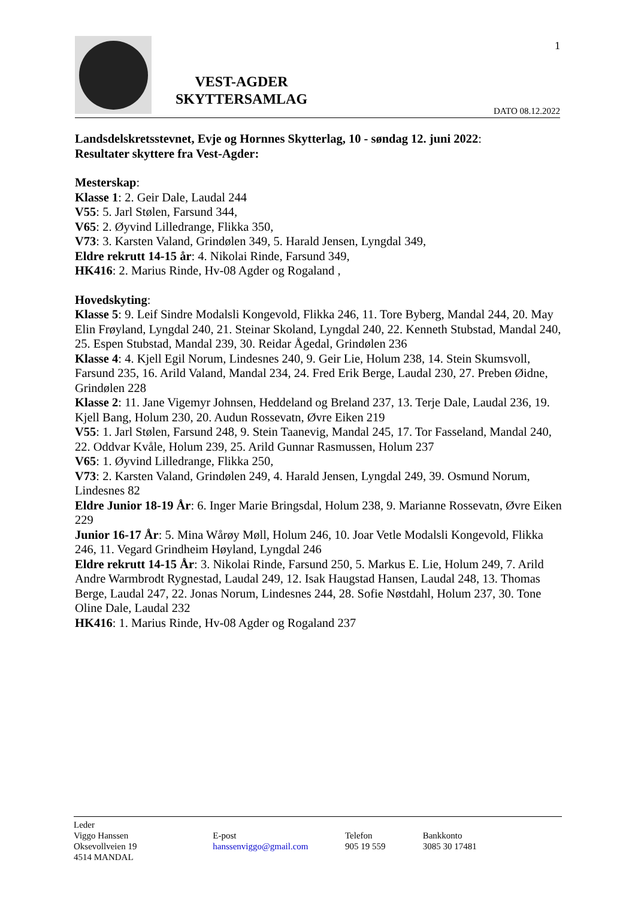VEST-AGDER
SKYTTERSAMLAG
1
DATO 08.12.2022
Landsdelskretsstevnet, Evje og Hornnes Skytterlag, 10 - søndag 12. juni 2022:
Resultater skyttere fra Vest-Agder:
Mesterskap:
Klasse 1: 2. Geir Dale, Laudal 244
V55: 5. Jarl Stølen, Farsund 344,
V65: 2. Øyvind Lilledrange, Flikka 350,
V73: 3. Karsten Valand, Grindølen 349, 5. Harald Jensen, Lyngdal 349,
Eldre rekrutt 14-15 år: 4. Nikolai Rinde, Farsund 349,
HK416: 2. Marius Rinde, Hv-08 Agder og Rogaland ,
Hovedskyting:
Klasse 5: 9. Leif Sindre Modalsli Kongevold, Flikka 246, 11. Tore Byberg, Mandal 244, 20. May Elin Frøyland, Lyngdal 240, 21. Steinar Skoland, Lyngdal 240, 22. Kenneth Stubstad, Mandal 240,
25. Espen Stubstad, Mandal 239, 30. Reidar Ågedal, Grindølen 236
Klasse 4: 4. Kjell Egil Norum, Lindesnes 240, 9. Geir Lie, Holum 238, 14. Stein Skumsvoll, Farsund 235, 16. Arild Valand, Mandal 234, 24. Fred Erik Berge, Laudal 230, 27. Preben Øidne, Grindølen 228
Klasse 2: 11. Jane Vigemyr Johnsen, Heddeland og Breland 237, 13. Terje Dale, Laudal 236, 19. Kjell Bang, Holum 230, 20. Audun Rossevatn, Øvre Eiken 219
V55: 1. Jarl Stølen, Farsund 248, 9. Stein Taanevig, Mandal 245, 17. Tor Fasseland, Mandal 240,
22. Oddvar Kvåle, Holum 239, 25. Arild Gunnar Rasmussen, Holum 237
V65: 1. Øyvind Lilledrange, Flikka 250,
V73: 2. Karsten Valand, Grindølen 249, 4. Harald Jensen, Lyngdal 249, 39. Osmund Norum, Lindesnes 82
Eldre Junior 18-19 År: 6. Inger Marie Bringsdal, Holum 238, 9. Marianne Rossevatn, Øvre Eiken 229
Junior 16-17 År: 5. Mina Wårøy Møll, Holum 246, 10. Joar Vetle Modalsli Kongevold, Flikka 246, 11. Vegard Grindheim Høyland, Lyngdal 246
Eldre rekrutt 14-15 År: 3. Nikolai Rinde, Farsund 250, 5. Markus E. Lie, Holum 249, 7. Arild Andre Warmbrodt Rygnestad, Laudal 249, 12. Isak Haugstad Hansen, Laudal 248, 13. Thomas Berge, Laudal 247, 22. Jonas Norum, Lindesnes 244, 28. Sofie Nøstdahl, Holum 237, 30. Tone Oline Dale, Laudal 232
HK416: 1. Marius Rinde, Hv-08 Agder og Rogaland 237
Leder
Viggo Hanssen
Oksevollveien 19
4514 MANDAL
E-post
hanssenviggo@gmail.com
Telefon
905 19 559
Bankkonto
3085 30 17481